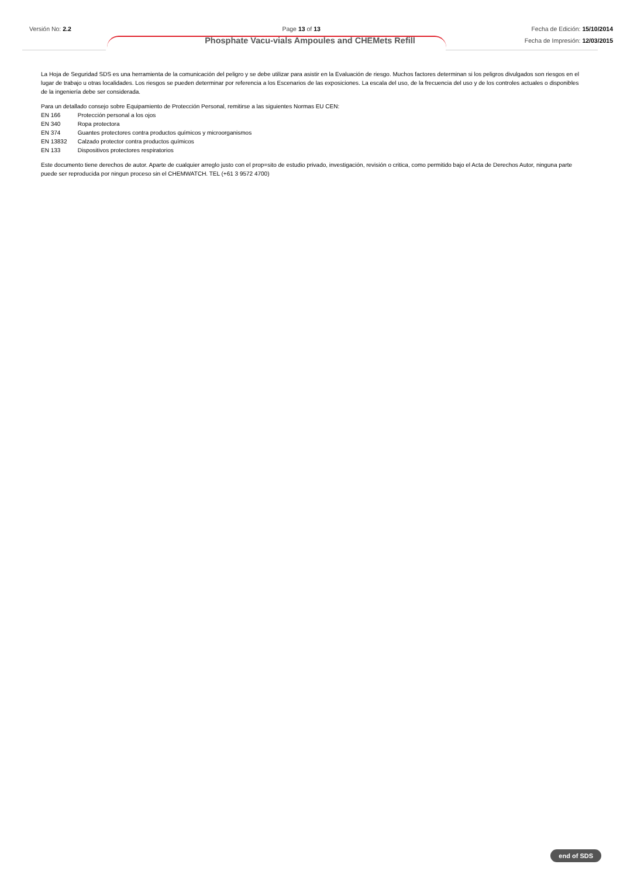Versión No: 2.2 Page 13 of 13 Fecha de Edición: 15/10/2014
Fecha de Impresión: 12/03/2015
Phosphate Vacu-vials Ampoules and CHEMets Refill
La Hoja de Seguridad SDS es una herramienta de la comunicación del peligro y se debe utilizar para asistir en la Evaluación de riesgo. Muchos factores determinan si los peligros divulgados son riesgos en el lugar de trabajo u otras localidades. Los riesgos se pueden determinar por referencia a los Escenarios de las exposiciones. La escala del uso, de la frecuencia del uso y de los controles actuales o disponibles de la ingeniería debe ser considerada.
Para un detallado consejo sobre Equipamiento de Protección Personal, remitirse a las siguientes Normas EU CEN:
EN 166 Protección personal a los ojos
EN 340 Ropa protectora
EN 374 Guantes protectores contra productos químicos y microorganismos
EN 13832 Calzado protector contra productos químicos
EN 133 Dispositivos protectores respiratorios
Este documento tiene derechos de autor. Aparte de cualquier arreglo justo con el prop=sito de estudio privado, investigación, revisión o critica, como permitido bajo el Acta de Derechos Autor, ninguna parte puede ser reproducida por ningun proceso sin el CHEMWATCH. TEL (+61 3 9572 4700)
end of SDS